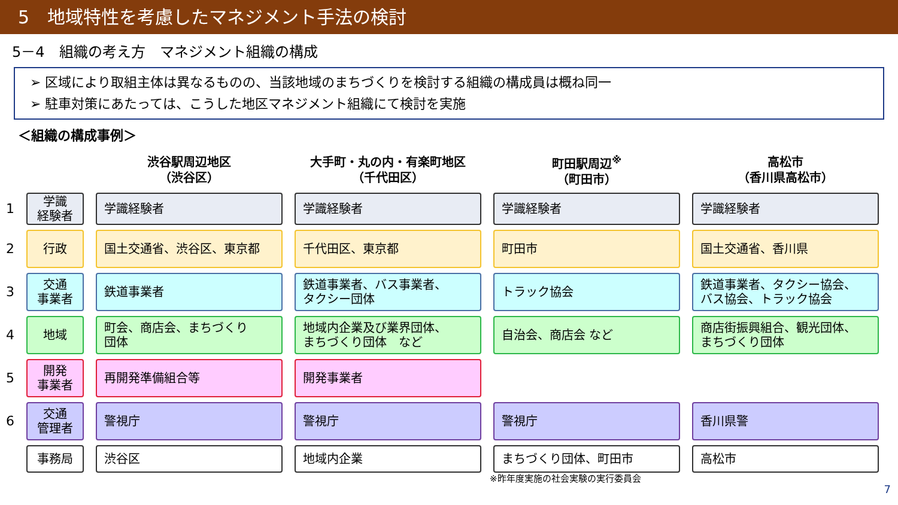5　地域特性を考慮したマネジメント手法の検討
5－4　組織の考え方　マネジメント組織の構成
➢ 区域により取組主体は異なるものの、当該地域のまちづくりを検討する組織の構成員は概ね同一
➢ 駐車対策にあたっては、こうした地区マネジメント組織にて検討を実施
＜組織の構成事例＞
| | | 渋谷駅周辺地区 （渋谷区） | 大手町・丸の内・有楽町地区 （千代田区） | 町田駅周辺<sup>※</sup> （町田市） | 高松市 （香川県高松市） |
| --- | --- | --- | --- | --- | --- |
| 1 | 学識 経験者 | 学識経験者 | 学識経験者 | 学識経験者 | 学識経験者 |
| 2 | 行政 | 国土交通省、渋谷区、東京都 | 千代田区、東京都 | 町田市 | 国土交通省、香川県 |
| 3 | 交通 事業者 | 鉄道事業者 | 鉄道事業者、バス事業者、 タクシー団体 | トラック協会 | 鉄道事業者、タクシー協会、 バス協会、トラック協会 |
| 4 | 地域 | 町会、商店会、まちづくり 団体 | 地域内企業及び業界団体、 まちづくり団体 など | 自治会、商店会 など | 商店街振興組合、観光団体、 まちづくり団体 |
| 5 | 開発 事業者 | 再開発準備組合等 | 開発事業者 | | |
| 6 | 交通 管理者 | 警視庁 | 警視庁 | 警視庁 | 香川県警 |
| | 事務局 | 渋谷区 | 地域内企業 | まちづくり団体、町田市 | 高松市 |
※昨年度実施の社会実験の実行委員会
7